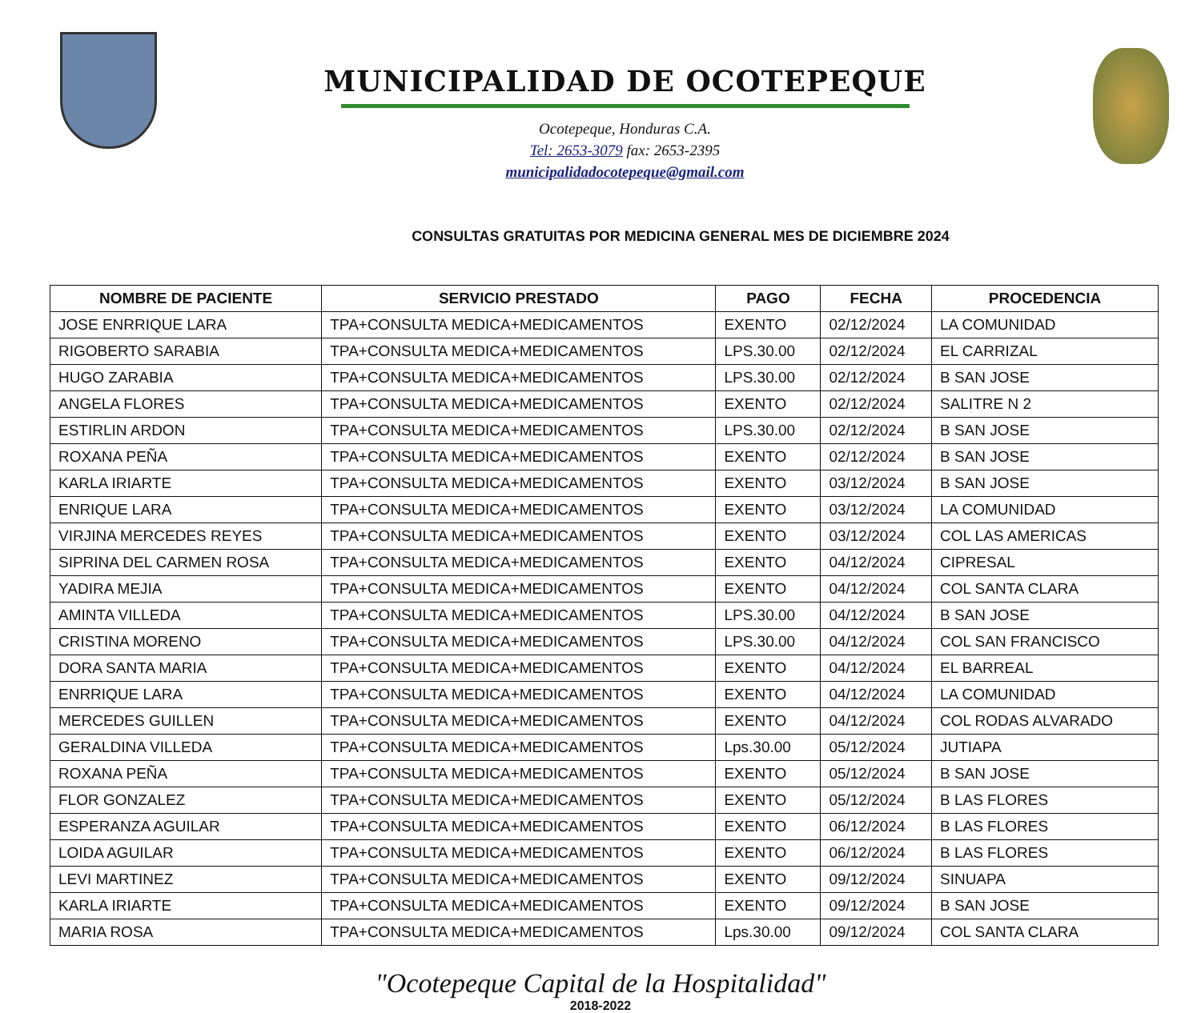MUNICIPALIDAD DE OCOTEPEQUE
Ocotepeque, Honduras C.A.
Tel: 2653-3079 fax: 2653-2395
municipalidadocotepeque@gmail.com
CONSULTAS GRATUITAS POR MEDICINA GENERAL MES DE DICIEMBRE 2024
| NOMBRE DE PACIENTE | SERVICIO PRESTADO | PAGO | FECHA | PROCEDENCIA |
| --- | --- | --- | --- | --- |
| JOSE ENRRIQUE LARA | TPA+CONSULTA MEDICA+MEDICAMENTOS | EXENTO | 02/12/2024 | LA COMUNIDAD |
| RIGOBERTO SARABIA | TPA+CONSULTA MEDICA+MEDICAMENTOS | LPS.30.00 | 02/12/2024 | EL CARRIZAL |
| HUGO ZARABIA | TPA+CONSULTA MEDICA+MEDICAMENTOS | LPS.30.00 | 02/12/2024 | B SAN JOSE |
| ANGELA FLORES | TPA+CONSULTA MEDICA+MEDICAMENTOS | EXENTO | 02/12/2024 | SALITRE N 2 |
| ESTIRLIN ARDON | TPA+CONSULTA MEDICA+MEDICAMENTOS | LPS.30.00 | 02/12/2024 | B SAN JOSE |
| ROXANA PEÑA | TPA+CONSULTA MEDICA+MEDICAMENTOS | EXENTO | 02/12/2024 | B SAN JOSE |
| KARLA IRIARTE | TPA+CONSULTA MEDICA+MEDICAMENTOS | EXENTO | 03/12/2024 | B SAN JOSE |
| ENRIQUE LARA | TPA+CONSULTA MEDICA+MEDICAMENTOS | EXENTO | 03/12/2024 | LA COMUNIDAD |
| VIRJINA MERCEDES REYES | TPA+CONSULTA MEDICA+MEDICAMENTOS | EXENTO | 03/12/2024 | COL LAS AMERICAS |
| SIPRINA DEL CARMEN ROSA | TPA+CONSULTA MEDICA+MEDICAMENTOS | EXENTO | 04/12/2024 | CIPRESAL |
| YADIRA MEJIA | TPA+CONSULTA MEDICA+MEDICAMENTOS | EXENTO | 04/12/2024 | COL SANTA CLARA |
| AMINTA VILLEDA | TPA+CONSULTA MEDICA+MEDICAMENTOS | LPS.30.00 | 04/12/2024 | B SAN JOSE |
| CRISTINA MORENO | TPA+CONSULTA MEDICA+MEDICAMENTOS | LPS.30.00 | 04/12/2024 | COL SAN FRANCISCO |
| DORA SANTA MARIA | TPA+CONSULTA MEDICA+MEDICAMENTOS | EXENTO | 04/12/2024 | EL BARREAL |
| ENRRIQUE LARA | TPA+CONSULTA MEDICA+MEDICAMENTOS | EXENTO | 04/12/2024 | LA COMUNIDAD |
| MERCEDES GUILLEN | TPA+CONSULTA MEDICA+MEDICAMENTOS | EXENTO | 04/12/2024 | COL RODAS ALVARADO |
| GERALDINA VILLEDA | TPA+CONSULTA MEDICA+MEDICAMENTOS | Lps.30.00 | 05/12/2024 | JUTIAPA |
| ROXANA PEÑA | TPA+CONSULTA MEDICA+MEDICAMENTOS | EXENTO | 05/12/2024 | B SAN JOSE |
| FLOR GONZALEZ | TPA+CONSULTA MEDICA+MEDICAMENTOS | EXENTO | 05/12/2024 | B LAS FLORES |
| ESPERANZA AGUILAR | TPA+CONSULTA MEDICA+MEDICAMENTOS | EXENTO | 06/12/2024 | B LAS FLORES |
| LOIDA AGUILAR | TPA+CONSULTA MEDICA+MEDICAMENTOS | EXENTO | 06/12/2024 | B LAS FLORES |
| LEVI MARTINEZ | TPA+CONSULTA MEDICA+MEDICAMENTOS | EXENTO | 09/12/2024 | SINUAPA |
| KARLA IRIARTE | TPA+CONSULTA MEDICA+MEDICAMENTOS | EXENTO | 09/12/2024 | B SAN JOSE |
| MARIA ROSA | TPA+CONSULTA MEDICA+MEDICAMENTOS | Lps.30.00 | 09/12/2024 | COL SANTA CLARA |
"Ocotepeque Capital de la Hospitalidad"
2018-2022